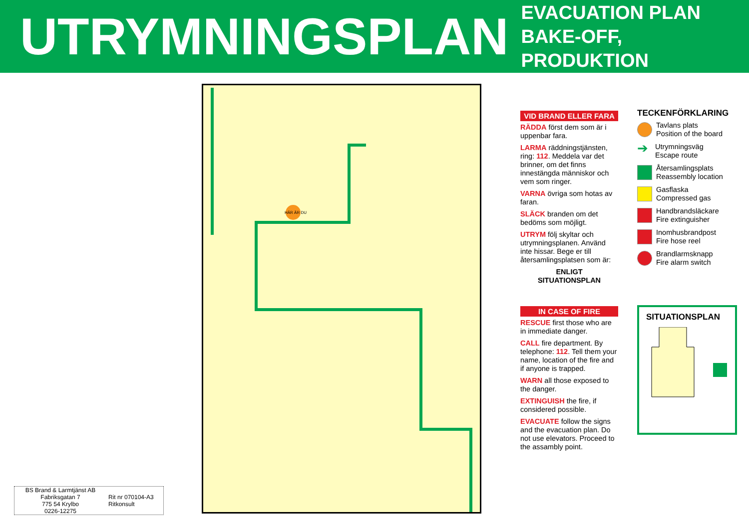UTRYMNINGSPLAN
EVACUATION PLAN
BAKE-OFF, PRODUKTION
HÄR ÄR DU
VID BRAND ELLER FARA
RÄDDA först dem som är i uppenbar fara.
LARMA räddningstjänsten, ring: 112. Meddela var det brinner, om det finns innestängda människor och vem som ringer.
VARNA övriga som hotas av faran.
SLÄCK branden om det bedöms som möjligt.
UTRYM följ skyltar och utrymningsplanen. Använd inte hissar. Bege er till återsamlingsplatsen som är:
ENLIGT
SITUATIONSPLAN
IN CASE OF FIRE
RESCUE first those who are in immediate danger.
CALL fire department. By telephone: 112. Tell them your name, location of the fire and if anyone is trapped.
WARN all those exposed to the danger.
EXTINGUISH the fire, if considered possible.
EVACUATE follow the signs and the evacuation plan. Do not use elevators. Proceed to the assambly point.
TECKENFÖRKLARING
Tavlans plats
Position of the board
➔
Utrymningsväg
Escape route
Återsamlingsplats
Reassembly location
Gasflaska
Compressed gas
Handbrandsläckare
Fire extinguisher
Inomhusbrandpost
Fire hose reel
Brandlarmsknapp
Fire alarm switch
SITUATIONSPLAN
BS Brand & Larmtjänst AB
Fabriksgatan 7
775 54 Krylbo
0226-12275
Rit nr 070104-A3
Ritkonsult